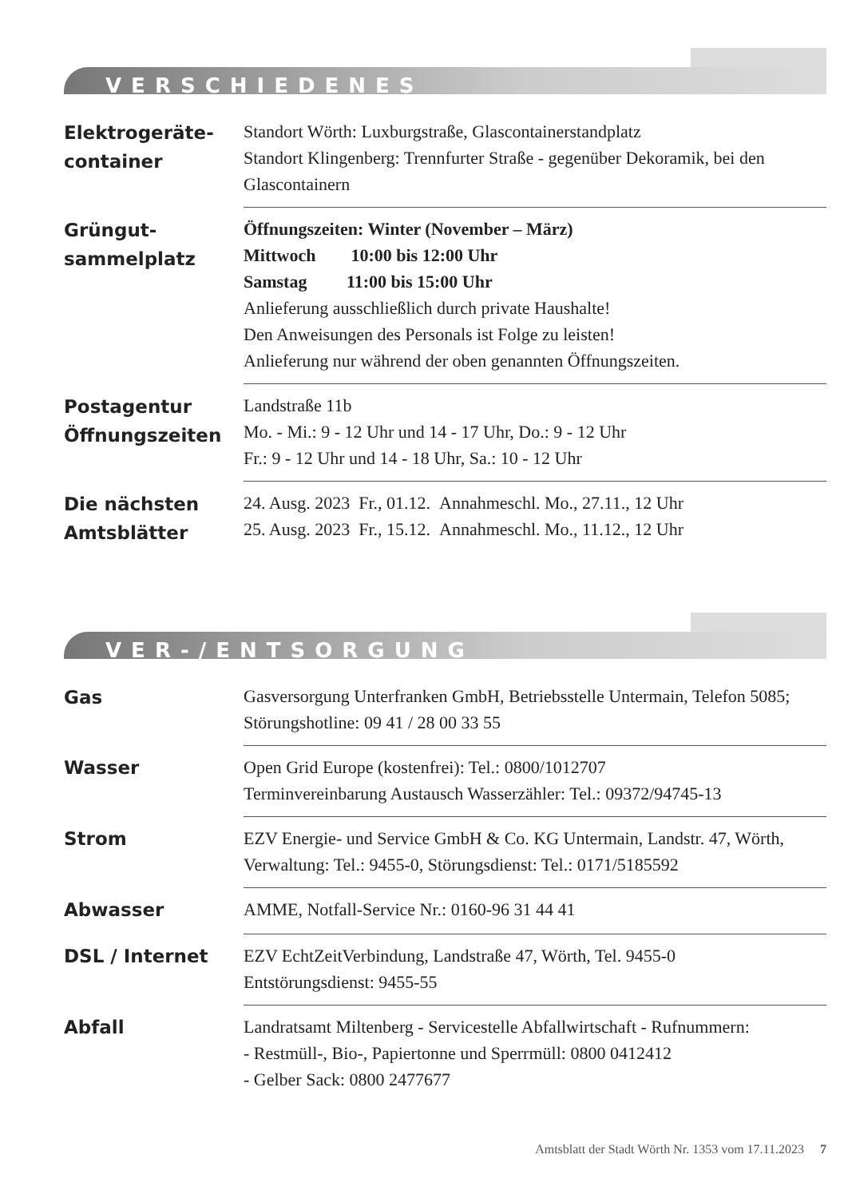VERSCHIEDENES
| Elektrogeräte- container | Standort Wörth: Luxburgstraße, Glascontainerstandplatz Standort Klingenberg: Trennfurter Straße - gegenüber Dekoramik, bei den Glascontainern |
| Grüngut- sammelplatz | Öffnungszeiten: Winter (November – März) Mittwoch 10:00 bis 12:00 Uhr Samstag 11:00 bis 15:00 Uhr Anlieferung ausschließlich durch private Haushalte! Den Anweisungen des Personals ist Folge zu leisten! Anlieferung nur während der oben genannten Öffnungszeiten. |
| Postagentur Öffnungszeiten | Landstraße 11b Mo. - Mi.: 9 - 12 Uhr und 14 - 17 Uhr, Do.: 9 - 12 Uhr Fr.: 9 - 12 Uhr und 14 - 18 Uhr, Sa.: 10 - 12 Uhr |
| Die nächsten Amtsblätter | 24. Ausg. 2023 Fr., 01.12. Annahmeschl. Mo., 27.11., 12 Uhr 25. Ausg. 2023 Fr., 15.12. Annahmeschl. Mo., 11.12., 12 Uhr |
VER-/ENTSORGUNG
| Gas | Gasversorgung Unterfranken GmbH, Betriebsstelle Untermain, Telefon 5085; Störungshotline: 09 41 / 28 00 33 55 |
| Wasser | Open Grid Europe (kostenfrei): Tel.: 0800/1012707 Terminvereinbarung Austausch Wasserzähler: Tel.: 09372/94745-13 |
| Strom | EZV Energie- und Service GmbH & Co. KG Untermain, Landstr. 47, Wörth, Verwaltung: Tel.: 9455-0, Störungsdienst: Tel.: 0171/5185592 |
| Abwasser | AMME, Notfall-Service Nr.: 0160-96 31 44 41 |
| DSL / Internet | EZV EchtZeitVerbindung, Landstraße 47, Wörth, Tel. 9455-0 Entstörungsdienst: 9455-55 |
| Abfall | Landratsamt Miltenberg - Servicestelle Abfallwirtschaft - Rufnummern: - Restmüll-, Bio-, Papiertonne und Sperrmüll: 0800 0412412 - Gelber Sack: 0800 2477677 |
Amtsblatt der Stadt Wörth Nr. 1353 vom 17.11.2023 7